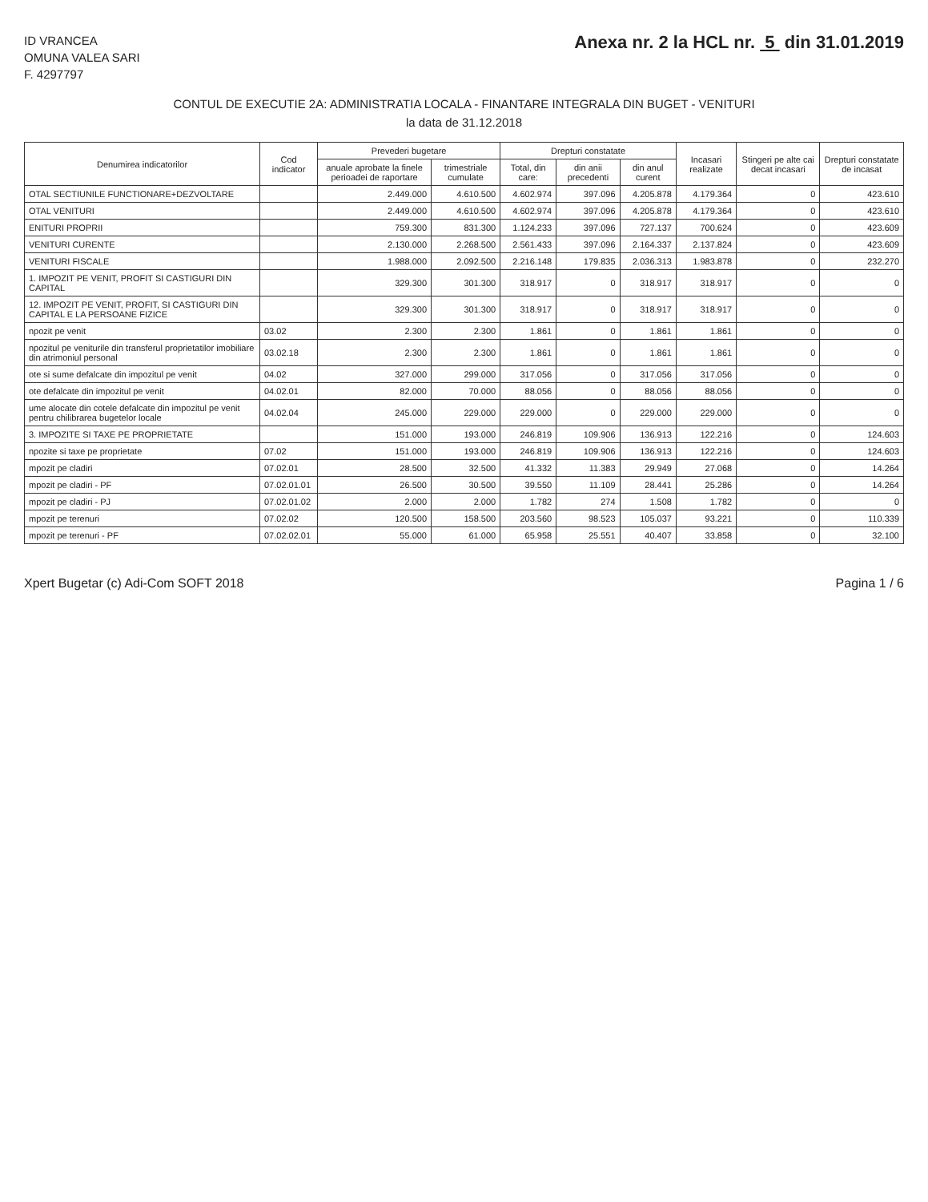ID VRANCEA
OMUNA VALEA SARI
F. 4297797
Anexa nr. 2 la HCL nr. 5 din 31.01.2019
CONTUL DE EXECUTIE 2A: ADMINISTRATIA LOCALA - FINANTARE INTEGRALA DIN BUGET - VENITURI
la data de 31.12.2018
| Denumirea indicatorilor | Cod indicator | Prevederi bugetare | | Drepturi constatate | | | Incasari realizate | Stingeri pe alte cai decat incasari | Drepturi constatate de incasat |
| --- | --- | --- | --- | --- | --- | --- | --- | --- | --- |
| | | anuale aprobate la finele perioadei de raportare | trimestriale cumulate | Total, din care: | din anii precedenti | din anul curent | | | |
| OTAL SECTIUNILE FUNCTIONARE+DEZVOLTARE | | 2.449.000 | 4.610.500 | 4.602.974 | 397.096 | 4.205.878 | 4.179.364 | 0 | 423.610 |
| OTAL VENITURI | | 2.449.000 | 4.610.500 | 4.602.974 | 397.096 | 4.205.878 | 4.179.364 | 0 | 423.610 |
| ENITURI PROPRII | | 759.300 | 831.300 | 1.124.233 | 397.096 | 727.137 | 700.624 | 0 | 423.609 |
| VENITURI CURENTE | | 2.130.000 | 2.268.500 | 2.561.433 | 397.096 | 2.164.337 | 2.137.824 | 0 | 423.609 |
| VENITURI FISCALE | | 1.988.000 | 2.092.500 | 2.216.148 | 179.835 | 2.036.313 | 1.983.878 | 0 | 232.270 |
| 1. IMPOZIT PE VENIT, PROFIT SI CASTIGURI DIN CAPITAL | | 329.300 | 301.300 | 318.917 | 0 | 318.917 | 318.917 | 0 | 0 |
| 12. IMPOZIT PE VENIT, PROFIT, SI CASTIGURI DIN CAPITAL E LA PERSOANE FIZICE | | 329.300 | 301.300 | 318.917 | 0 | 318.917 | 318.917 | 0 | 0 |
| npozit pe venit | 03.02 | 2.300 | 2.300 | 1.861 | 0 | 1.861 | 1.861 | 0 | 0 |
| npozitul pe veniturile din transferul proprietatilor imobiliare din atrimoniul personal | 03.02.18 | 2.300 | 2.300 | 1.861 | 0 | 1.861 | 1.861 | 0 | 0 |
| ote si sume defalcate din impozitul pe venit | 04.02 | 327.000 | 299.000 | 317.056 | 0 | 317.056 | 317.056 | 0 | 0 |
| ote defalcate din impozitul pe venit | 04.02.01 | 82.000 | 70.000 | 88.056 | 0 | 88.056 | 88.056 | 0 | 0 |
| ume alocate din cotele defalcate din impozitul pe venit pentru chilibrarea bugetelor locale | 04.02.04 | 245.000 | 229.000 | 229.000 | 0 | 229.000 | 229.000 | 0 | 0 |
| 3. IMPOZITE SI TAXE PE PROPRIETATE | | 151.000 | 193.000 | 246.819 | 109.906 | 136.913 | 122.216 | 0 | 124.603 |
| npozite si taxe pe proprietate | 07.02 | 151.000 | 193.000 | 246.819 | 109.906 | 136.913 | 122.216 | 0 | 124.603 |
| mpozit pe cladiri | 07.02.01 | 28.500 | 32.500 | 41.332 | 11.383 | 29.949 | 27.068 | 0 | 14.264 |
| mpozit pe cladiri - PF | 07.02.01.01 | 26.500 | 30.500 | 39.550 | 11.109 | 28.441 | 25.286 | 0 | 14.264 |
| mpozit pe cladiri - PJ | 07.02.01.02 | 2.000 | 2.000 | 1.782 | 274 | 1.508 | 1.782 | 0 | 0 |
| mpozit pe terenuri | 07.02.02 | 120.500 | 158.500 | 203.560 | 98.523 | 105.037 | 93.221 | 0 | 110.339 |
| mpozit pe terenuri - PF | 07.02.02.01 | 55.000 | 61.000 | 65.958 | 25.551 | 40.407 | 33.858 | 0 | 32.100 |
Xpert Bugetar (c) Adi-Com SOFT 2018 Pagina 1 / 6